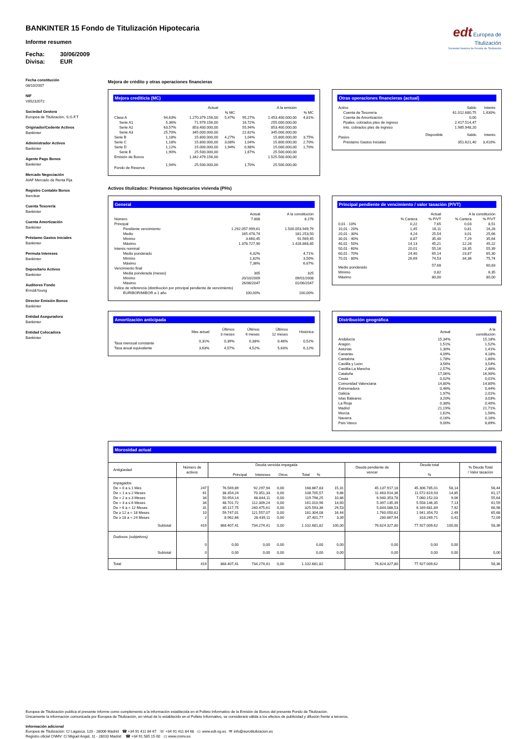BANKINTER 15 Fondo de Titulización Hipotecaria
Informe resumen
Fecha: 30/06/2009
Divisa: EUR
edt Europea de
Titulización
Sociedad Gestora de Fondos de Titulización
Fecha constitución
08/10/2007
NIF
V85232072
Sociedad Gestora
Europea de Titulización, S.G.F.T
Originador/Cedente Activos
Bankinter
Administrador Activos
Bankinter
Agente Pago Bonos
Bankinter
Mercado Negociación
AIAF Mercado de Renta Fija
Registro Contable Bonos
Iberclear
Cuenta Tesorería
Bankinter
Cuenta Amortización
Bankinter
Préstamo Gastos Iniciales
Bankinter
Permuta Intereses
Bankinter
Depositario Activos
Bankinter
Auditores Fondo
Ernst&Young
Director Emisión Bonos
Bankinter
Entidad Aseguradora
Bankinter
Entidad Colocadora
Bankinter
Mejora de crédito y otras operaciones financieras
Mejora crediticia (MC)
| | | Actual | | | A la emisión | |
| --- | --- | --- | --- | --- | --- | --- |
| | | | % MC | | | % MC |
| Clase A | 94,63% | 1.270.379.156,00 | 5,47% | 95,27% | 1.453.400.000,00 | 4,81% |
| Serie A1 | 5,36% | 71.979.156,00 | | 16,72% | 255.000.000,00 | |
| Serie A2 | 63,57% | 853.400.000,00 | | 55,94% | 853.400.000,00 | |
| Serie A3 | 25,70% | 345.000.000,00 | | 22,62% | 345.000.000,00 | |
| Serie B | 1,18% | 15.800.000,00 | 4,27% | 1,04% | 15.800.000,00 | 3,75% |
| Serie C | 1,18% | 15.800.000,00 | 3,08% | 1,04% | 15.800.000,00 | 2,70% |
| Serie D | 1,12% | 15.000.000,00 | 1,94% | 0,98% | 15.000.000,00 | 1,70% |
| Serie E | 1,90% | 25.500.000,00 | | 1,67% | 25.500.000,00 | |
| Emisión de Bonos | | 1.342.479.156,00 | | | 1.525.500.000,00 | |
| Fondo de Reserva | 1,94% | 25.500.000,00 | | 1,70% | 25.500.000,00 | |
Otras operaciones financieras (actual)
| Activo | | Saldo | Interés |
| --- | --- | --- | --- |
| Cuenta de Tesorería | | 61.012.680,75 | 1,430% |
| Cuenta de Amortización | | 0,00 | |
| Ppales. cobrados ptes de ingreso | | 2.417.514,47 | |
| Ints. cobrados ptes de ingreso | | 1.985.948,20 | |
| Pasivo | Disponible | Saldo | Interés |
| Préstamo Gastos Iniciales | | 351.621,40 | 3,410% |
Activos titulizados: Préstamos hipotecarios vivienda (PHs)
General
| | Actual | A la constitución |
| --- | --- | --- |
| Número | 7.808 | 8.276 |
| Principal | | |
| Pendiente vencimiento | 1.292.057.999,61 | 1.500.053.949,79 |
| Medio | 165.478,74 | 181.253,50 |
| Mínimo | 3.660,45 | 91.569,45 |
| Máximo | 1.378.727,90 | 1.428.868,85 |
| Interés nominal | | |
| Medio ponderado | 4,32% | 4,71% |
| Mínimo | 1,82% | 3,50% |
| Máximo | 7,36% | 6,67% |
| Vencimiento final | | |
| Media ponderada (meses) | 305 | 325 |
| Mínimo | 20/10/2009 | 09/01/2008 |
| Máximo | 26/06/2047 | 01/06/2047 |
| Índice de referencia (distribución por principal pendiente de vencimiento) | | |
| EURIBOR/MIBOR a 1 año | 100,00% | 100,00% |
Principal pendiente de vencimiento / valor tasación (P/VT)
| | Actual | | A la constitución | |
| --- | --- | --- | --- | --- |
| | % Cartera | % P/VT | % Cartera | % P/VT |
| 0,01 - 10% | 0,22 | 7,65 | 0,03 | 8,51 |
| 10,01 - 20% | 1,45 | 16,11 | 0,81 | 16,28 |
| 20,01 - 30% | 4,24 | 25,54 | 3,01 | 25,66 |
| 30,01 - 40% | 8,87 | 35,40 | 7,29 | 35,64 |
| 40,01 - 50% | 14,13 | 45,21 | 12,28 | 45,22 |
| 50,01 - 60% | 20,01 | 55,16 | 18,35 | 55,39 |
| 60,01 - 70% | 24,40 | 65,14 | 23,87 | 65,30 |
| 70,01 - 80% | 26,69 | 74,53 | 34,36 | 75,74 |
| Medio ponderado | | 57,68 | | 60,83 |
| Mínimo | | 0,82 | | 6,35 |
| Máximo | | 80,00 | | 80,00 |
Amortización anticipada
| | Mes actual | Últimos 3 meses | Últimos 6 meses | Últimos 12 meses | Histórica |
| --- | --- | --- | --- | --- | --- |
| Tasa mensual constante | 0,31% | 0,39% | 0,38% | 0,48% | 0,52% |
| Tasa anual equivalente | 3,63% | 4,57% | 4,52% | 5,63% | 6,12% |
Distribución geográfica
| | Actual | A la constitución |
| --- | --- | --- |
| Andalucía | 15,34% | 15,18% |
| Aragón | 1,51% | 1,52% |
| Asturias | 1,30% | 1,41% |
| Canarias | 4,09% | 4,18% |
| Cantabria | 1,78% | 1,80% |
| Castilla y León | 3,56% | 3,54% |
| Castilla-La Mancha | 2,57% | 2,46% |
| Cataluña | 17,06% | 16,90% |
| Ceuta | 0,02% | 0,01% |
| Comunidad Valenciana | 14,80% | 14,80% |
| Extremadura | 0,46% | 0,44% |
| Galicia | 1,97% | 2,01% |
| Islas Baleares | 3,20% | 3,03% |
| La Rioja | 0,38% | 0,40% |
| Madrid | 21,19% | 21,71% |
| Murcia | 1,62% | 1,56% |
| Navarra | 0,16% | 0,16% |
| País Vasco | 9,00% | 8,89% |
Morosidad actual
| Antigüedad | Número de activos | Deuda vencida impagada Principal Intereses Otros Total % | | | | | | Deuda pendiente de vencer | Deuda total % | | % Deuda Total / Valor tasación |
| --- | --- | --- | --- | --- | --- | --- | --- | --- | --- | --- | --- |
| Impagados | | | | | | | | | | | |
| De > 0 a ≤ 1 Mes | 247 | 76.569,89 | 92.297,94 | 0,00 | | 168.867,83 | 15,31 | 45.137.917,18 | 45.306.785,01 | 58,14 | 56,44 |
| De > 1 a ≤ 2 Meses | 61 | 38.354,24 | 70.351,33 | 0,00 | | 108.705,57 | 9,86 | 11.463.914,36 | 11.572.619,93 | 14,85 | 61,17 |
| De > 2 a ≤ 3 Meses | 34 | 50.954,14 | 68.844,11 | 0,00 | | 119.798,25 | 10,86 | 6.940.353,78 | 7.060.152,03 | 9,06 | 55,64 |
| De > 3 a ≤ 6 Meses | 34 | 48.701,72 | 112.309,24 | 0,00 | | 161.010,96 | 14,60 | 5.397.135,39 | 5.558.146,35 | 7,13 | 61,59 |
| De > 6 a < 12 Meses | 31 | 85.117,75 | 240.475,61 | 0,00 | | 325.593,36 | 29,53 | 5.844.088,53 | 6.169.681,89 | 7,92 | 66,98 |
| De ≥ 12 a < 18 Meses | 10 | 59.747,01 | 121.557,07 | 0,00 | | 181.304,08 | 16,44 | 1.760.050,62 | 1.941.354,70 | 2,49 | 65,68 |
| De ≥ 18 a < 24 Meses | 2 | 8.962,66 | 28.439,11 | 0,00 | | 37.401,77 | 3,39 | 280.867,94 | 318.269,71 | 0,41 | 72,09 |
| Subtotal | 419 | 368.407,41 | 734.274,41 | 0,00 | | 1.102.681,82 | 100,00 | 76.824.327,80 | 77.927.009,62 | 100,00 | 58,36 |
| Dudosos (subjetivos) | | | | | | | | | | | |
| | 0 | 0,00 | 0,00 | 0,00 | | 0,00 | 0,00 | 0,00 | 0,00 | 0,00 | |
| Subtotal | 0 | 0,00 | 0,00 | 0,00 | | 0,00 | 0,00 | 0,00 | 0,00 | 0,00 | 0,00 |
| Total | 419 | 368.407,41 | 734.274,41 | 0,00 | | 1.102.681,82 | | 76.824.327,80 | 77.927.009,62 | | 58,36 |
Europea de Titulización publica el presente informe como complemento a la información establecida en el Folleto Informativo de la Emisión de Bonos del presente Fondo de Titulización.
Únicamente la información comunicada por Europea de Titulización, en virtud de lo establecido en el Folleto Informativo, se considerará válida a los efectos de publicidad y difusión frente a terceros.
Información adicional
Europea de Titulización: C/ Lagasca, 120 - 28006 Madrid ☎ +34 91 411 84 67 ☏ +34 91 411 84 68 ▭ www.edt-sg.es ✉ info@eurotitulizacion.es
Registro oficial CNMV: C/ Miguel Angel, 11 - 28010 Madrid ☎ +34 91 585 15 00 ▭ www.cnmv.es